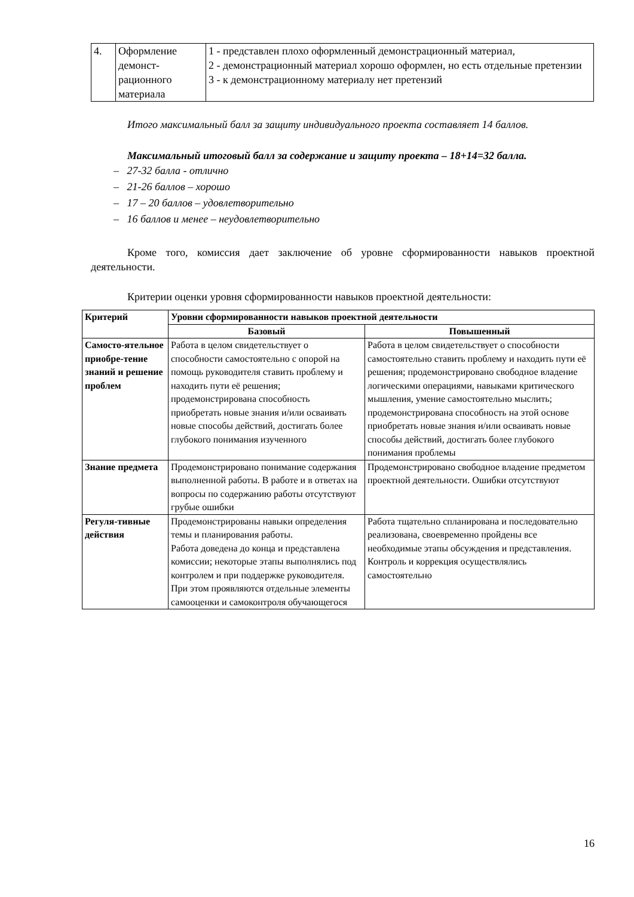| 4. | Оформление демонст-рационного материала | 1 - представлен плохо оформленный демонстрационный материал, 2 - демонстрационный материал хорошо оформлен, но есть отдельные претензии 3 - к демонстрационному материалу нет претензий |
Итого максимальный балл за защиту индивидуального проекта составляет 14 баллов.
Максимальный итоговый балл за содержание и защиту проекта – 18+14=32 балла.
– 27-32 балла - отлично
– 21-26 баллов – хорошо
– 17 – 20 баллов – удовлетворительно
– 16 баллов и менее – неудовлетворительно
Кроме того, комиссия дает заключение об уровне сформированности навыков проектной деятельности.
Критерии оценки уровня сформированности навыков проектной деятельности:
| Критерий | Уровни сформированности навыков проектной деятельности | |
| --- | --- | --- |
| | Базовый | Повышенный |
| Самосто-ятельное приобре-тение знаний и решение проблем | Работа в целом свидетельствует о способности самостоятельно с опорой на помощь руководителя ставить проблему и находить пути её решения; продемонстрирована способность приобретать новые знания и/или осваивать новые способы действий, достигать более глубокого понимания изученного | Работа в целом свидетельствует о способности самостоятельно ставить проблему и находить пути её решения; продемонстрировано свободное владение логическими операциями, навыками критического мышления, умение самостоятельно мыслить; продемонстрирована способность на этой основе приобретать новые знания и/или осваивать новые способы действий, достигать более глубокого понимания проблемы |
| Знание предмета | Продемонстрировано понимание содержания выполненной работы. В работе и в ответах на вопросы по содержанию работы отсутствуют грубые ошибки | Продемонстрировано свободное владение предметом проектной деятельности. Ошибки отсутствуют |
| Регуля-тивные действия | Продемонстрированы навыки определения темы и планирования работы. Работа доведена до конца и представлена комиссии; некоторые этапы выполнялись под контролем и при поддержке руководителя. При этом проявляются отдельные элементы самооценки и самоконтроля обучающегося | Работа тщательно спланирована и последовательно реализована, своевременно пройдены все необходимые этапы обсуждения и представления. Контроль и коррекция осуществлялись самостоятельно |
16